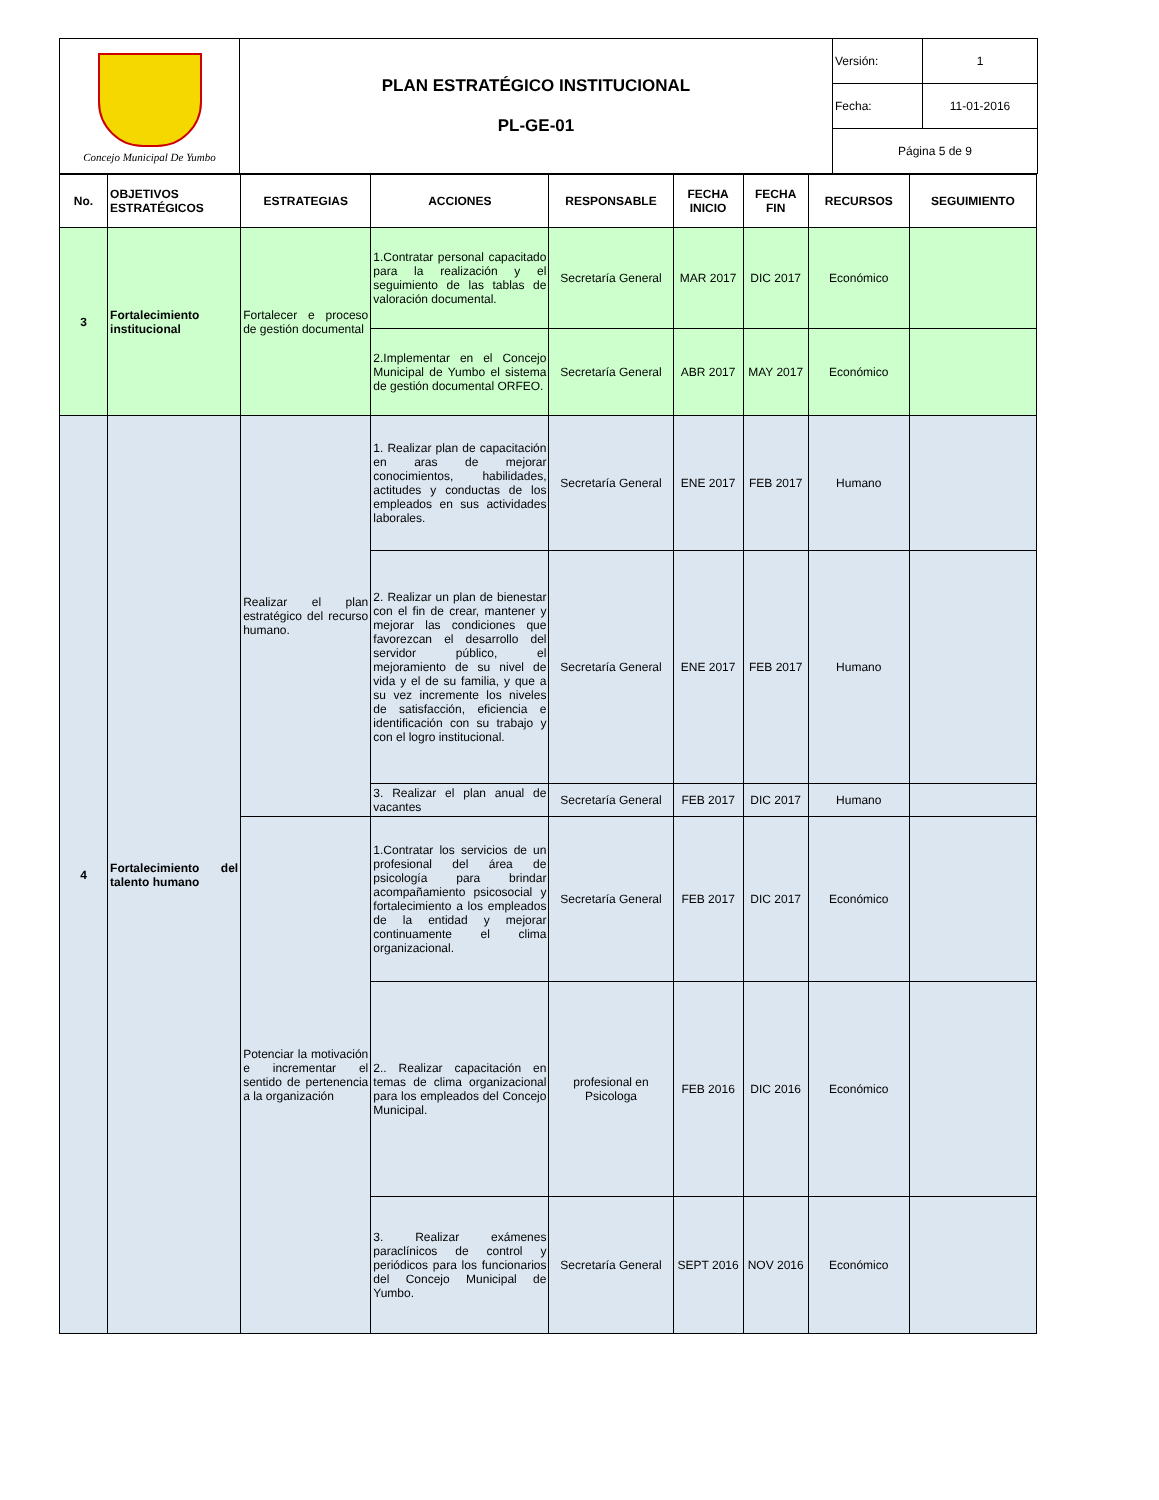| Concejo Municipal De Yumbo | PLAN ESTRATÉGICO INSTITUCIONAL PL-GE-01 | Versión: | 1 |
| | | Fecha: | 11-01-2016 |
| | | Página 5 de 9 | |
| No. | OBJETIVOS ESTRATÉGICOS | ESTRATEGIAS | ACCIONES | RESPONSABLE | FECHA INICIO | FECHA FIN | RECURSOS | SEGUIMIENTO |
| --- | --- | --- | --- | --- | --- | --- | --- | --- |
| 3 | Fortalecimiento institucional | Fortalecer e proceso de gestión documental | 1.Contratar personal capacitado para la realización y el seguimiento de las tablas de valoración documental. | Secretaría General | MAR 2017 | DIC 2017 | Económico | |
| | | | 2.Implementar en el Concejo Municipal de Yumbo el sistema de gestión documental ORFEO. | Secretaría General | ABR 2017 | MAY 2017 | Económico | |
| 4 | Fortalecimiento del talento humano | Realizar el plan estratégico del recurso humano. | 1. Realizar plan de capacitación en aras de mejorar conocimientos, habilidades, actitudes y conductas de los empleados en sus actividades laborales. | Secretaría General | ENE 2017 | FEB 2017 | Humano | |
| | | | 2. Realizar un plan de bienestar con el fin de crear, mantener y mejorar las condiciones que favorezcan el desarrollo del servidor público, el mejoramiento de su nivel de vida y el de su familia, y que a su vez incremente los niveles de satisfacción, eficiencia e identificación con su trabajo y con el logro institucional. | Secretaría General | ENE 2017 | FEB 2017 | Humano | |
| | | | 3. Realizar el plan anual de vacantes | Secretaría General | FEB 2017 | DIC 2017 | Humano | |
| | | Potenciar la motivación e incrementar el sentido de pertenencia a la organización | 1.Contratar los servicios de un profesional del área de psicología para brindar acompañamiento psicosocial y fortalecimiento a los empleados de la entidad y mejorar continuamente el clima organizacional. | Secretaría General | FEB 2017 | DIC 2017 | Económico | |
| | | | 2.. Realizar capacitación en temas de clima organizacional para los empleados del Concejo Municipal. | profesional en Psicologa | FEB 2016 | DIC 2016 | Económico | |
| | | | 3. Realizar exámenes paraclínicos de control y periódicos para los funcionarios del Concejo Municipal de Yumbo. | Secretaría General | SEPT 2016 | NOV 2016 | Económico | |